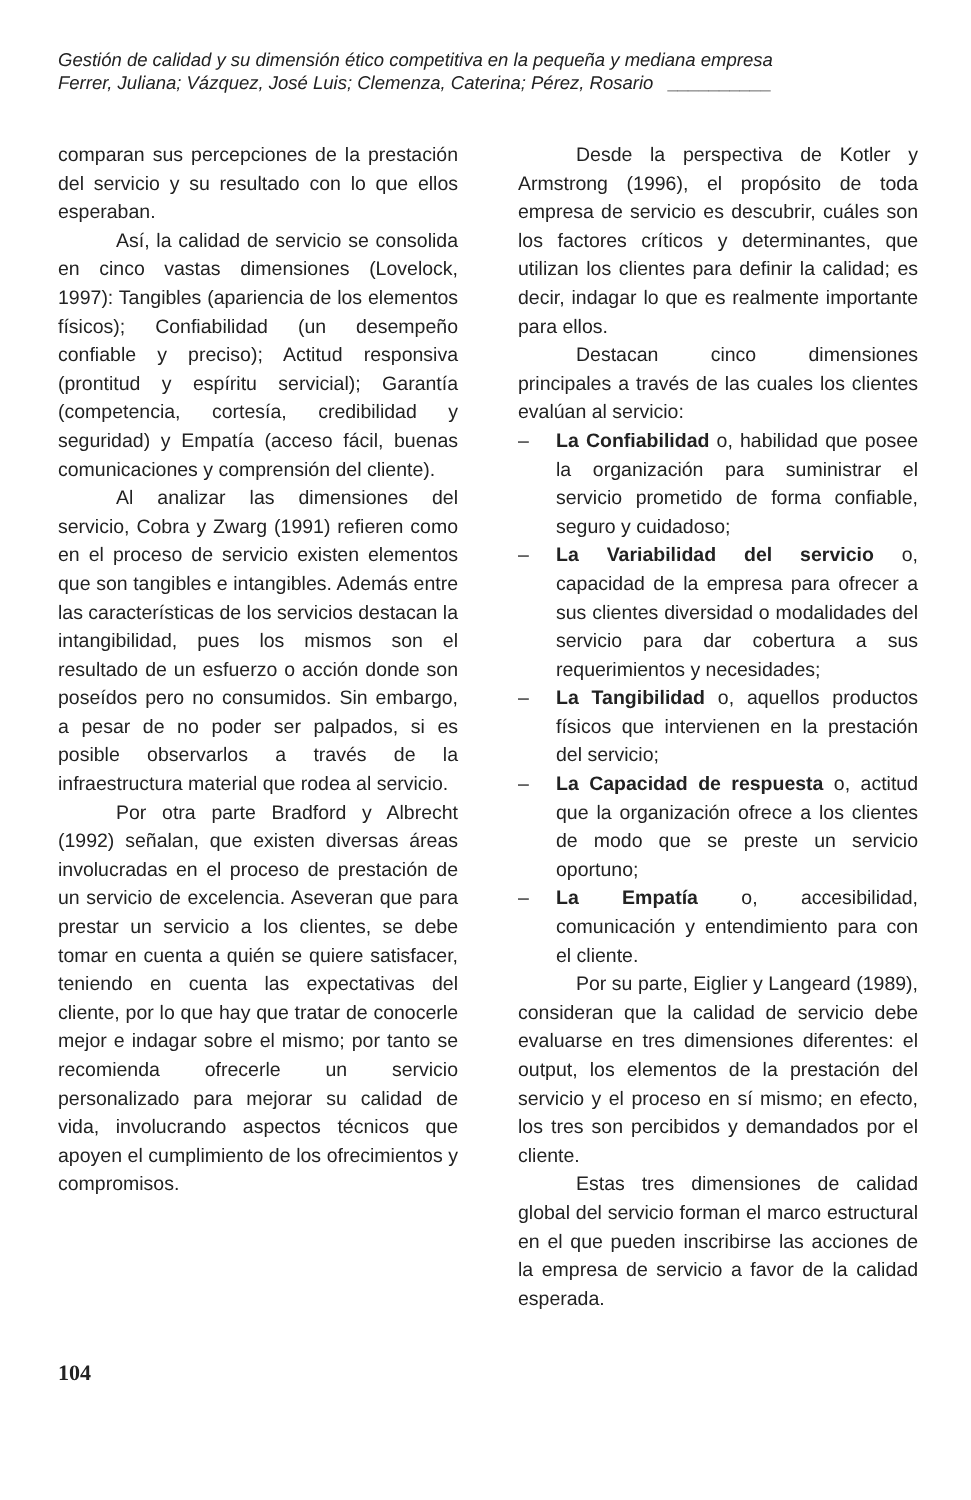Gestión de calidad y su dimensión ético competitiva en la pequeña y mediana empresa
Ferrer, Juliana; Vázquez, José Luis; Clemenza, Caterina; Pérez, Rosario __________
comparan sus percepciones de la prestación del servicio y su resultado con lo que ellos esperaban.
Así, la calidad de servicio se consolida en cinco vastas dimensiones (Lovelock, 1997): Tangibles (apariencia de los elementos físicos); Confiabilidad (un desempeño confiable y preciso); Actitud responsiva (prontitud y espíritu servicial); Garantía (competencia, cortesía, credibilidad y seguridad) y Empatía (acceso fácil, buenas comunicaciones y comprensión del cliente).
Al analizar las dimensiones del servicio, Cobra y Zwarg (1991) refieren como en el proceso de servicio existen elementos que son tangibles e intangibles. Además entre las características de los servicios destacan la intangibilidad, pues los mismos son el resultado de un esfuerzo o acción donde son poseídos pero no consumidos. Sin embargo, a pesar de no poder ser palpados, si es posible observarlos a través de la infraestructura material que rodea al servicio.
Por otra parte Bradford y Albrecht (1992) señalan, que existen diversas áreas involucradas en el proceso de prestación de un servicio de excelencia. Aseveran que para prestar un servicio a los clientes, se debe tomar en cuenta a quién se quiere satisfacer, teniendo en cuenta las expectativas del cliente, por lo que hay que tratar de conocerle mejor e indagar sobre el mismo; por tanto se recomienda ofrecerle un servicio personalizado para mejorar su calidad de vida, involucrando aspectos técnicos que apoyen el cumplimiento de los ofrecimientos y compromisos.
Desde la perspectiva de Kotler y Armstrong (1996), el propósito de toda empresa de servicio es descubrir, cuáles son los factores críticos y determinantes, que utilizan los clientes para definir la calidad; es decir, indagar lo que es realmente importante para ellos.
Destacan cinco dimensiones principales a través de las cuales los clientes evalúan al servicio:
– La Confiabilidad o, habilidad que posee la organización para suministrar el servicio prometido de forma confiable, seguro y cuidadoso;
– La Variabilidad del servicio o, capacidad de la empresa para ofrecer a sus clientes diversidad o modalidades del servicio para dar cobertura a sus requerimientos y necesidades;
– La Tangibilidad o, aquellos productos físicos que intervienen en la prestación del servicio;
– La Capacidad de respuesta o, actitud que la organización ofrece a los clientes de modo que se preste un servicio oportuno;
– La Empatía o, accesibilidad, comunicación y entendimiento para con el cliente.
Por su parte, Eiglier y Langeard (1989), consideran que la calidad de servicio debe evaluarse en tres dimensiones diferentes: el output, los elementos de la prestación del servicio y el proceso en sí mismo; en efecto, los tres son percibidos y demandados por el cliente.
Estas tres dimensiones de calidad global del servicio forman el marco estructural en el que pueden inscribirse las acciones de la empresa de servicio a favor de la calidad esperada.
104